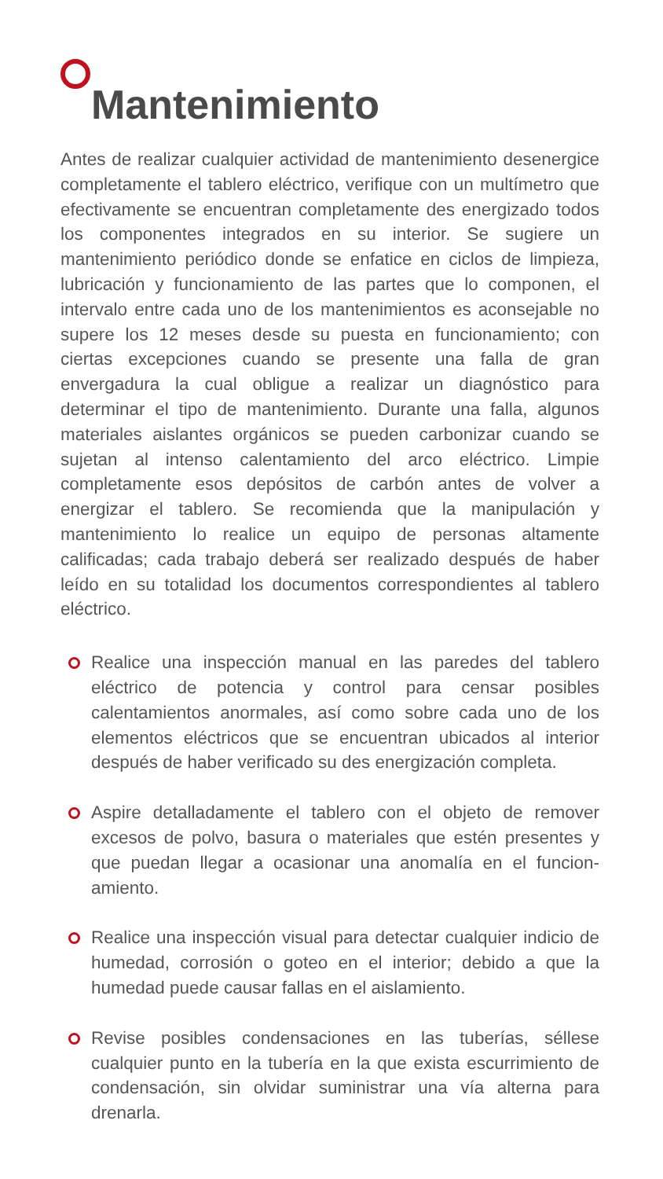Mantenimiento
Antes de realizar cualquier actividad de mantenimiento desenergice completamente el tablero eléctrico, verifique con un multímetro que efectivamente se encuentran completamente des energizado todos los componentes integrados en su interior. Se sugiere un mantenimiento periódico donde se enfatice en ciclos de limpieza, lubricación y funcionamiento de las partes que lo componen, el intervalo entre cada uno de los mantenimientos es aconsejable no supere los 12 meses desde su puesta en funcionamiento; con ciertas excepciones cuando se presente una falla de gran envergadura la cual obligue a realizar un diagnóstico para determinar el tipo de mantenimiento. Durante una falla, algunos materiales aislantes orgánicos se pueden carbonizar cuando se sujetan al intenso calentamiento del arco eléctrico. Limpie completamente esos depósitos de carbón antes de volver a energizar el tablero. Se recomienda que la manipulación y mantenimiento lo realice un equipo de personas altamente calificadas; cada trabajo deberá ser realizado después de haber leído en su totalidad los documentos correspondientes al tablero eléctrico.
Realice una inspección manual en las paredes del tablero eléctrico de potencia y control para censar posibles calentamientos anormales, así como sobre cada uno de los elementos eléctricos que se encuentran ubicados al interior después de haber verificado su des energización completa.
Aspire detalladamente el tablero con el objeto de remover excesos de polvo, basura o materiales que estén presentes y que puedan llegar a ocasionar una anomalía en el funcion-amiento.
Realice una inspección visual para detectar cualquier indicio de humedad, corrosión o goteo en el interior; debido a que la humedad puede causar fallas en el aislamiento.
Revise posibles condensaciones en las tuberías, séllese cualquier punto en la tubería en la que exista escurrimiento de condensación, sin olvidar suministrar una vía alterna para drenarla.